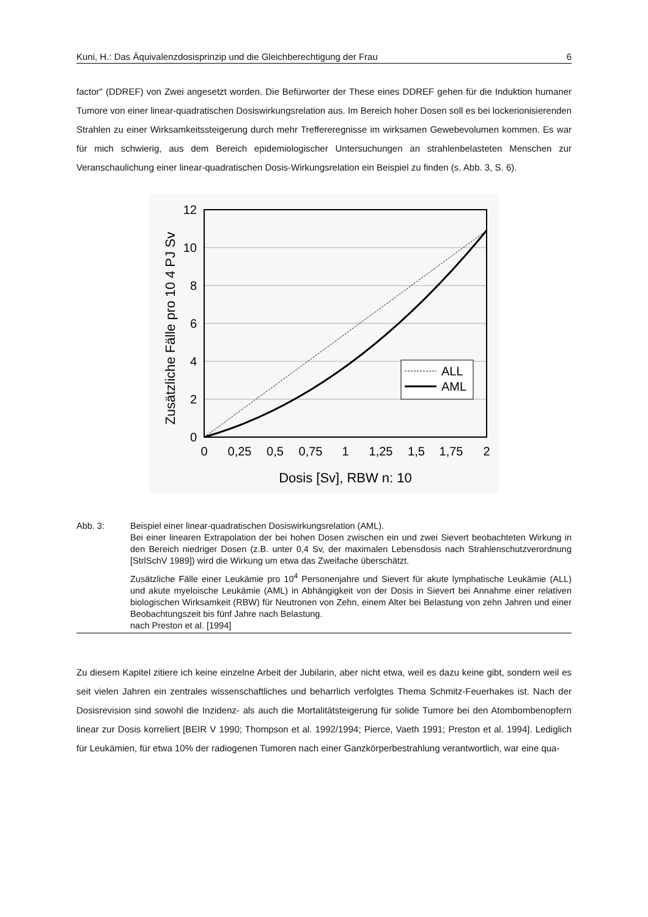Kuni, H.: Das Äquivalenzdosisprinzip und die Gleichberechtigung der Frau 6
factor" (DDREF) von Zwei angesetzt worden. Die Befürworter der These eines DDREF gehen für die Induktion humaner Tumore von einer linear-quadratischen Dosiswirkungsrelation aus. Im Bereich hoher Dosen soll es bei lockerionisierenden Strahlen zu einer Wirksamkeitssteigerung durch mehr Treffereregnisse im wirksamen Gewebevolumen kommen. Es war für mich schwierig, aus dem Bereich epidemiologischer Untersuchungen an strahlenbelasteten Menschen zur Veranschaulichung einer linear-quadratischen Dosis-Wirkungsrelation ein Beispiel zu finden (s. Abb. 3, S. 6).
ALL
AML
12
10
8
6
4
2
0
0
0,25
0,5
0,75
1
1,25
1,5
1,75
2
Dosis [Sv], RBW n: 10
Zusätzliche Fälle pro 10 4 PJ Sv
Abb. 3:
Beispiel einer linear-quadratischen Dosiswirkungsrelation (AML).
Bei einer linearen Extrapolation der bei hohen Dosen zwischen ein und zwei Sievert beobachteten Wirkung in den Bereich niedriger Dosen (z.B. unter 0,4 Sv, der maximalen Lebensdosis nach Strahlenschutzverordnung [StrlSchV 1989]) wird die Wirkung um etwa das Zweifache überschätzt.
Zusätzliche Fälle einer Leukämie pro 10<sup>4</sup> Personenjahre und Sievert für akute lymphatische Leukämie (ALL) und akute myeloische Leukämie (AML) in Abhängigkeit von der Dosis in Sievert bei Annahme einer relativen biologischen Wirksamkeit (RBW) für Neutronen von Zehn, einem Alter bei Belastung von zehn Jahren und einer Beobachtungszeit bis fünf Jahre nach Belastung.
nach Preston et al. [1994]
Zu diesem Kapitel zitiere ich keine einzelne Arbeit der Jubilarin, aber nicht etwa, weil es dazu keine gibt, sondern weil es seit vielen Jahren ein zentrales wissenschaftliches und beharrlich verfolgtes Thema Schmitz-Feuerhakes ist. Nach der Dosisrevision sind sowohl die Inzidenz- als auch die Mortalitätsteigerung für solide Tumore bei den Atombombenopfern linear zur Dosis korreliert [BEIR V 1990; Thompson et al. 1992/1994; Pierce, Vaeth 1991; Preston et al. 1994]. Lediglich für Leukämien, für etwa 10% der radiogenen Tumoren nach einer Ganzkörperbestrahlung verantwortlich, war eine qua-